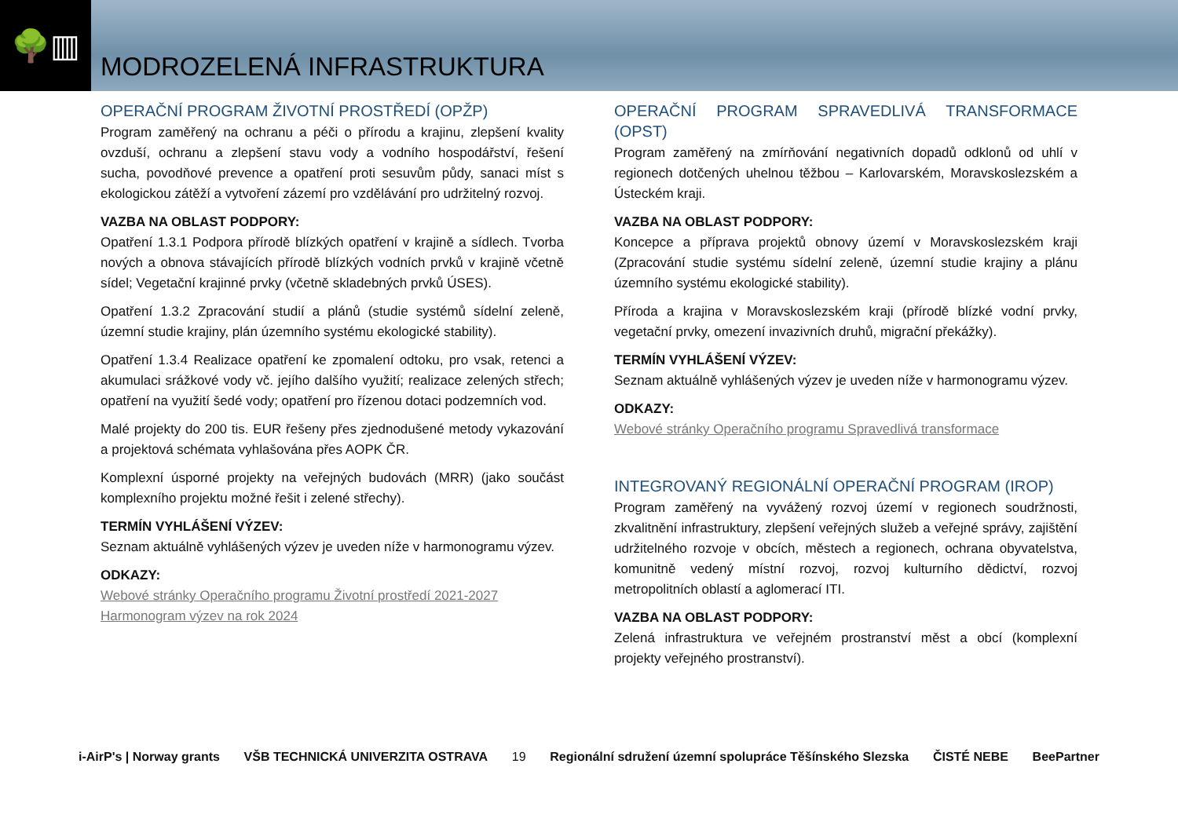🌳▥
MODROZELENÁ INFRASTRUKTURA
OPERAČNÍ PROGRAM ŽIVOTNÍ PROSTŘEDÍ (OPŽP)
Program zaměřený na ochranu a péči o přírodu a krajinu, zlepšení kvality ovzduší, ochranu a zlepšení stavu vody a vodního hospodářství, řešení sucha, povodňové prevence a opatření proti sesuvům půdy, sanaci míst s ekologickou zátěží a vytvoření zázemí pro vzdělávání pro udržitelný rozvoj.
VAZBA NA OBLAST PODPORY:
Opatření 1.3.1 Podpora přírodě blízkých opatření v krajině a sídlech. Tvorba nových a obnova stávajících přírodě blízkých vodních prvků v krajině včetně sídel; Vegetační krajinné prvky (včetně skladebných prvků ÚSES).
Opatření 1.3.2 Zpracování studií a plánů (studie systémů sídelní zeleně, územní studie krajiny, plán územního systému ekologické stability).
Opatření 1.3.4 Realizace opatření ke zpomalení odtoku, pro vsak, retenci a akumulaci srážkové vody vč. jejího dalšího využití; realizace zelených střech; opatření na využití šedé vody; opatření pro řízenou dotaci podzemních vod.
Malé projekty do 200 tis. EUR řešeny přes zjednodušené metody vykazování a projektová schémata vyhlašována přes AOPK ČR.
Komplexní úsporné projekty na veřejných budovách (MRR) (jako součást komplexního projektu možné řešit i zelené střechy).
TERMÍN VYHLÁŠENÍ VÝZEV:
Seznam aktuálně vyhlášených výzev je uveden níže v harmonogramu výzev.
ODKAZY:
Webové stránky Operačního programu Životní prostředí 2021-2027
Harmonogram výzev na rok 2024
OPERAČNÍ PROGRAM SPRAVEDLIVÁ TRANSFORMACE (OPST)
Program zaměřený na zmírňování negativních dopadů odklonů od uhlí v regionech dotčených uhelnou těžbou – Karlovarském, Moravskoslezském a Ústeckém kraji.
VAZBA NA OBLAST PODPORY:
Koncepce a příprava projektů obnovy území v Moravskoslezském kraji (Zpracování studie systému sídelní zeleně, územní studie krajiny a plánu územního systému ekologické stability).
Příroda a krajina v Moravskoslezském kraji (přírodě blízké vodní prvky, vegetační prvky, omezení invazivních druhů, migrační překážky).
TERMÍN VYHLÁŠENÍ VÝZEV:
Seznam aktuálně vyhlášených výzev je uveden níže v harmonogramu výzev.
ODKAZY:
Webové stránky Operačního programu Spravedlivá transformace
INTEGROVANÝ REGIONÁLNÍ OPERAČNÍ PROGRAM (IROP)
Program zaměřený na vyvážený rozvoj území v regionech soudržnosti, zkvalitnění infrastruktury, zlepšení veřejných služeb a veřejné správy, zajištění udržitelného rozvoje v obcích, městech a regionech, ochrana obyvatelstva, komunitně vedený místní rozvoj, rozvoj kulturního dědictví, rozvoj metropolitních oblastí a aglomerací ITI.
VAZBA NA OBLAST PODPORY:
Zelená infrastruktura ve veřejném prostranství měst a obcí (komplexní projekty veřejného prostranství).
i-AirP's | Norway grants
VŠB TECHNICKÁ UNIVERZITA OSTRAVA
19
Regionální sdružení územní spolupráce Těšínského Slezska
ČISTÉ NEBE BeePartner